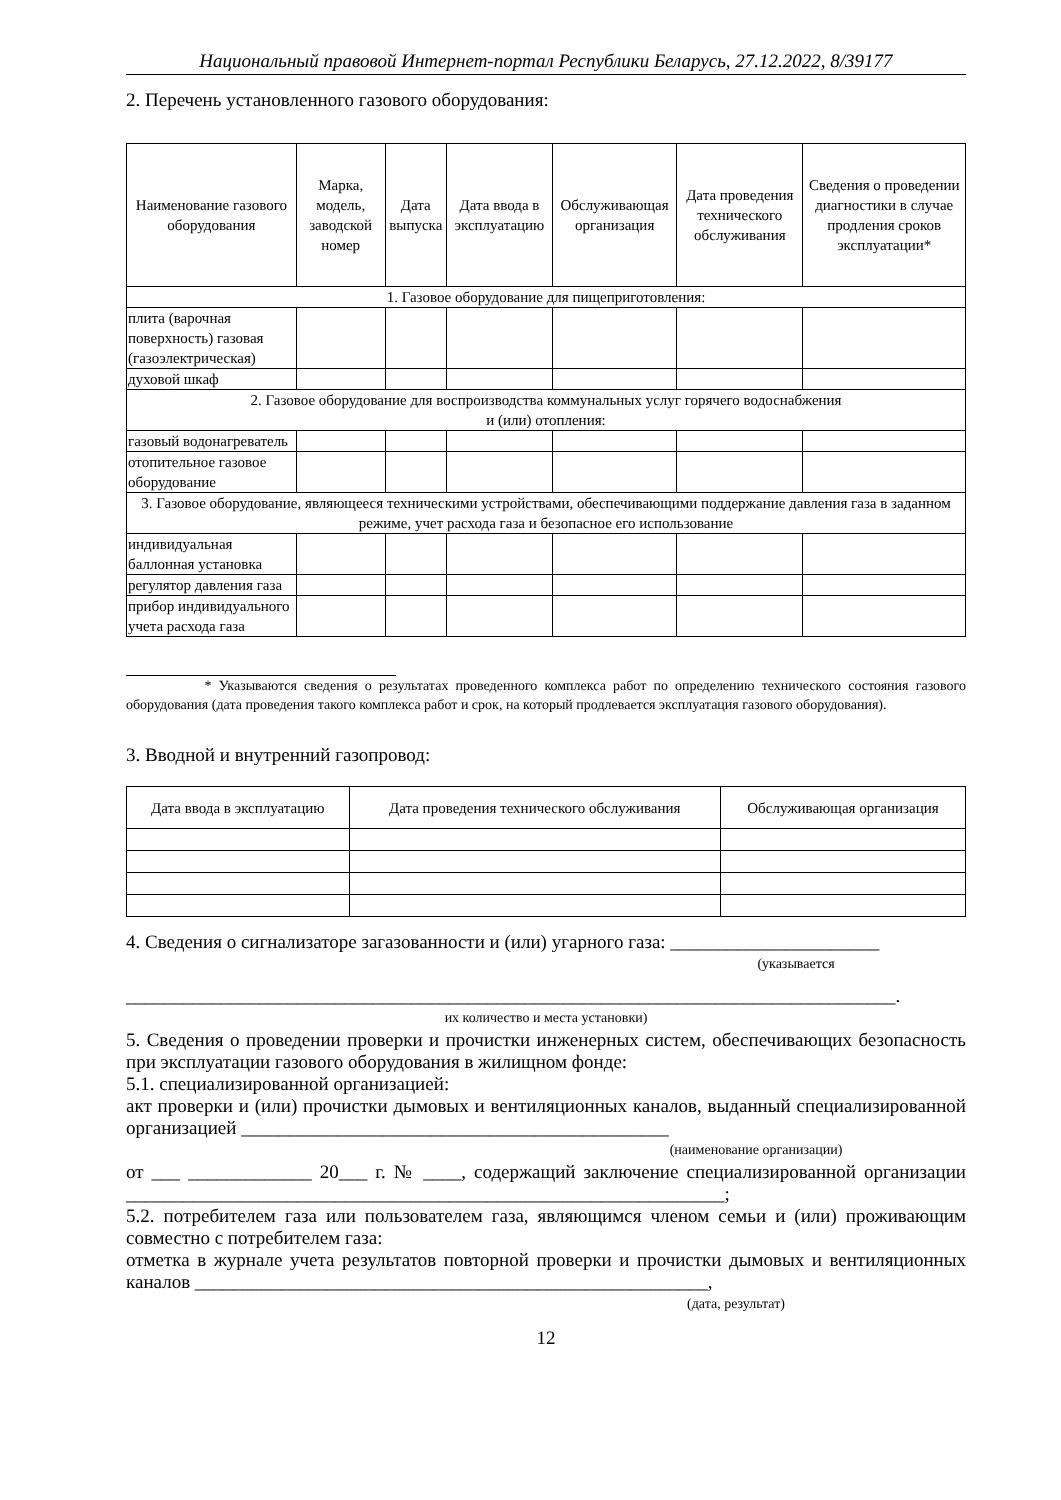Национальный правовой Интернет-портал Республики Беларусь, 27.12.2022, 8/39177
2. Перечень установленного газового оборудования:
| Наименование газового оборудования | Марка, модель, заводской номер | Дата выпуска | Дата ввода в эксплуатацию | Обслуживающая организация | Дата проведения технического обслуживания | Сведения о проведении диагностики в случае продления сроков эксплуатации* |
| --- | --- | --- | --- | --- | --- | --- |
| 1. Газовое оборудование для пищеприготовления: | | | | | | |
| плита (варочная поверхность) газовая (газоэлектрическая) | | | | | | |
| духовой шкаф | | | | | | |
| 2. Газовое оборудование для воспроизводства коммунальных услуг горячего водоснабжения и (или) отопления: | | | | | | |
| газовый водонагреватель | | | | | | |
| отопительное газовое оборудование | | | | | | |
| 3. Газовое оборудование, являющееся техническими устройствами, обеспечивающими поддержание давления газа в заданном режиме, учет расхода газа и безопасное его использование | | | | | | |
| индивидуальная баллонная установка | | | | | | |
| регулятор давления газа | | | | | | |
| прибор индивидуального учета расхода газа | | | | | | |
* Указываются сведения о результатах проведенного комплекса работ по определению технического состояния газового оборудования (дата проведения такого комплекса работ и срок, на который продлевается эксплуатация газового оборудования).
3. Вводной и внутренний газопровод:
| Дата ввода в эксплуатацию | Дата проведения технического обслуживания | Обслуживающая организация |
| --- | --- | --- |
4. Сведения о сигнализаторе загазованности и (или) угарного газа: ______________________
(указывается
_________________________________________________________________________________.
их количество и места установки)
5. Сведения о проведении проверки и прочистки инженерных систем, обеспечивающих безопасность при эксплуатации газового оборудования в жилищном фонде:
5.1. специализированной организацией:
акт проверки и (или) прочистки дымовых и вентиляционных каналов, выданный специализированной организацией _____________________________________________
(наименование организации)
от ___ _____________ 20___ г. № ____, содержащий заключение специализированной организации _______________________________________________________________;
5.2. потребителем газа или пользователем газа, являющимся членом семьи и (или) проживающим совместно с потребителем газа:
отметка в журнале учета результатов повторной проверки и прочистки дымовых и вентиляционных каналов ______________________________________________________,
(дата, результат)
12